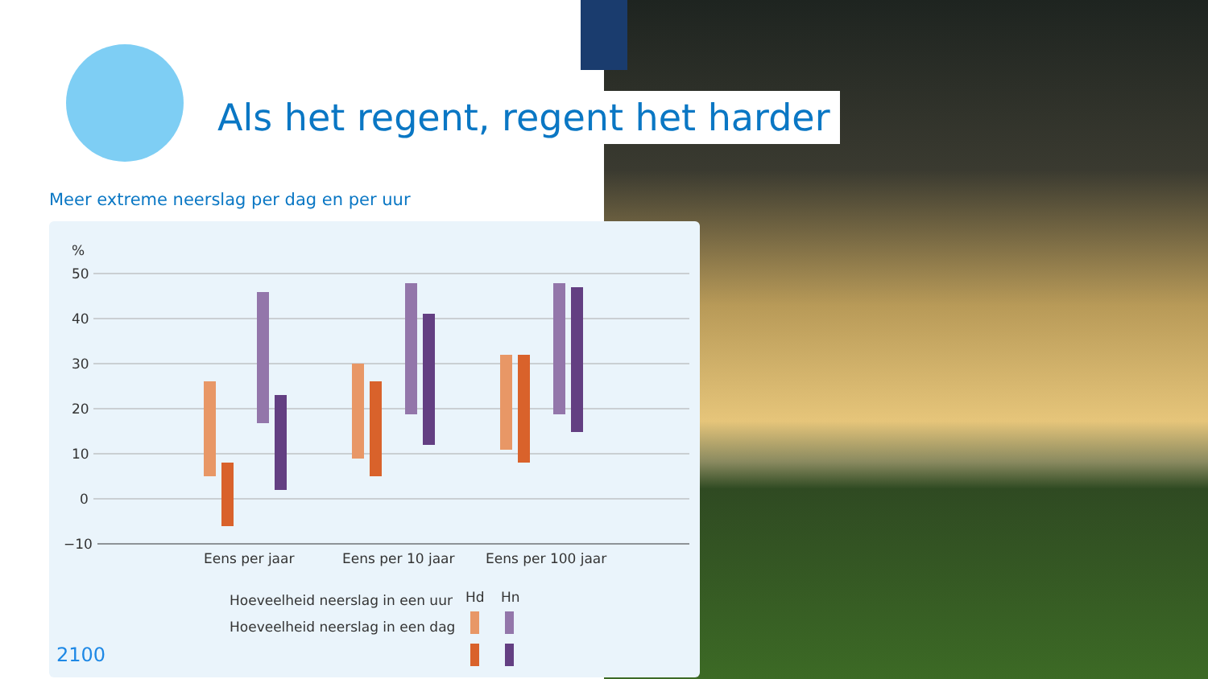Als het regent, regent het harder
Meer extreme neerslag per dag en per uur
%
50
40
30
20
10
0
−10
Eens per jaar
Eens per 10 jaar
Eens per 100 jaar
Hd
Hn
Hoeveelheid neerslag in een uur
Hoeveelheid neerslag in een dag
2100